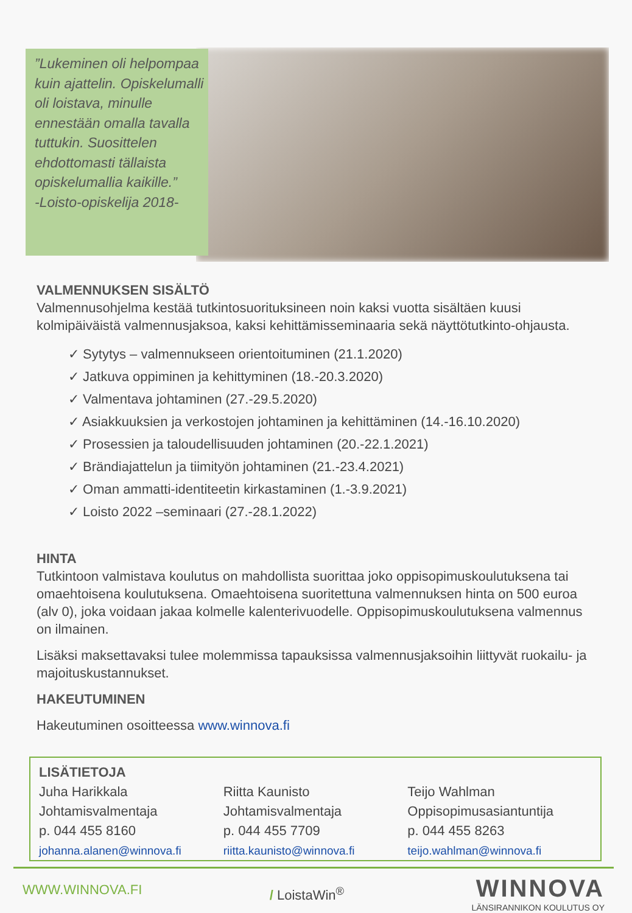”Lukeminen oli helpompaa kuin ajattelin. Opiskelumalli oli loistava, minulle ennestään omalla tavalla tuttukin. Suosittelen ehdottomasti tällaista opiskelumallia kaikille.”
-Loisto-opiskelija 2018-
VALMENNUKSEN SISÄLTÖ
Valmennusohjelma kestää tutkintosuorituksineen noin kaksi vuotta sisältäen kuusi kolmipäiväistä valmennusjaksoa, kaksi kehittämisseminaaria sekä näyttötutkinto-ohjausta.
✓ Sytytys – valmennukseen orientoituminen (21.1.2020)
✓ Jatkuva oppiminen ja kehittyminen (18.-20.3.2020)
✓ Valmentava johtaminen (27.-29.5.2020)
✓ Asiakkuuksien ja verkostojen johtaminen ja kehittäminen (14.-16.10.2020)
✓ Prosessien ja taloudellisuuden johtaminen (20.-22.1.2021)
✓ Brändiajattelun ja tiimityön johtaminen (21.-23.4.2021)
✓ Oman ammatti-identiteetin kirkastaminen (1.-3.9.2021)
✓ Loisto 2022 –seminaari (27.-28.1.2022)
HINTA
Tutkintoon valmistava koulutus on mahdollista suorittaa joko oppisopimuskoulutuksena tai omaehtoisena koulutuksena. Omaehtoisena suoritettuna valmennuksen hinta on 500 euroa (alv 0), joka voidaan jakaa kolmelle kalenterivuodelle. Oppisopimuskoulutuksena valmennus on ilmainen.
Lisäksi maksettavaksi tulee molemmissa tapauksissa valmennusjaksoihin liittyvät ruokailu- ja majoituskustannukset.
HAKEUTUMINEN
Hakeutuminen osoitteessa www.winnova.fi
LISÄTIETOJA
Juha Harikkala
Johtamisvalmentaja
p. 044 455 8160
johanna.alanen@winnova.fi
Riitta Kaunisto
Johtamisvalmentaja
p. 044 455 7709
riitta.kaunisto@winnova.fi
Teijo Wahlman
Oppisopimusasiantuntija
p. 044 455 8263
teijo.wahlman@winnova.fi
WWW.WINNOVA.FI / LoistaWin<sup>®</sup> WINNOVA
LÄNSIRANNIKON KOULUTUS OY